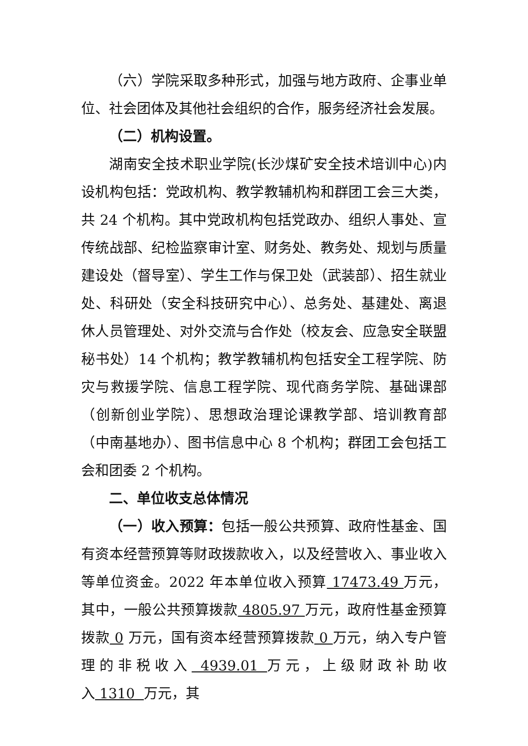（六）学院采取多种形式，加强与地方政府、企事业单位、社会团体及其他社会组织的合作，服务经济社会发展。
（二）机构设置。
湖南安全技术职业学院(长沙煤矿安全技术培训中心)内设机构包括：党政机构、教学教辅机构和群团工会三大类，共 24 个机构。其中党政机构包括党政办、组织人事处、宣传统战部、纪检监察审计室、财务处、教务处、规划与质量建设处（督导室）、学生工作与保卫处（武装部）、招生就业处、科研处（安全科技研究中心）、总务处、基建处、离退休人员管理处、对外交流与合作处（校友会、应急安全联盟秘书处）14 个机构；教学教辅机构包括安全工程学院、防灾与救援学院、信息工程学院、现代商务学院、基础课部（创新创业学院）、思想政治理论课教学部、培训教育部（中南基地办）、图书信息中心 8 个机构；群团工会包括工会和团委 2 个机构。
二、单位收支总体情况
（一）收入预算：包括一般公共预算、政府性基金、国有资本经营预算等财政拨款收入，以及经营收入、事业收入等单位资金。2022 年本单位收入预算 17473.49 万元，其中，一般公共预算拨款 4805.97 万元，政府性基金预算拨款 0 万元，国有资本经营预算拨款 0 万元，纳入专户管理的非税收入 4939.01 万元，上级财政补助收入 1310 万元，其